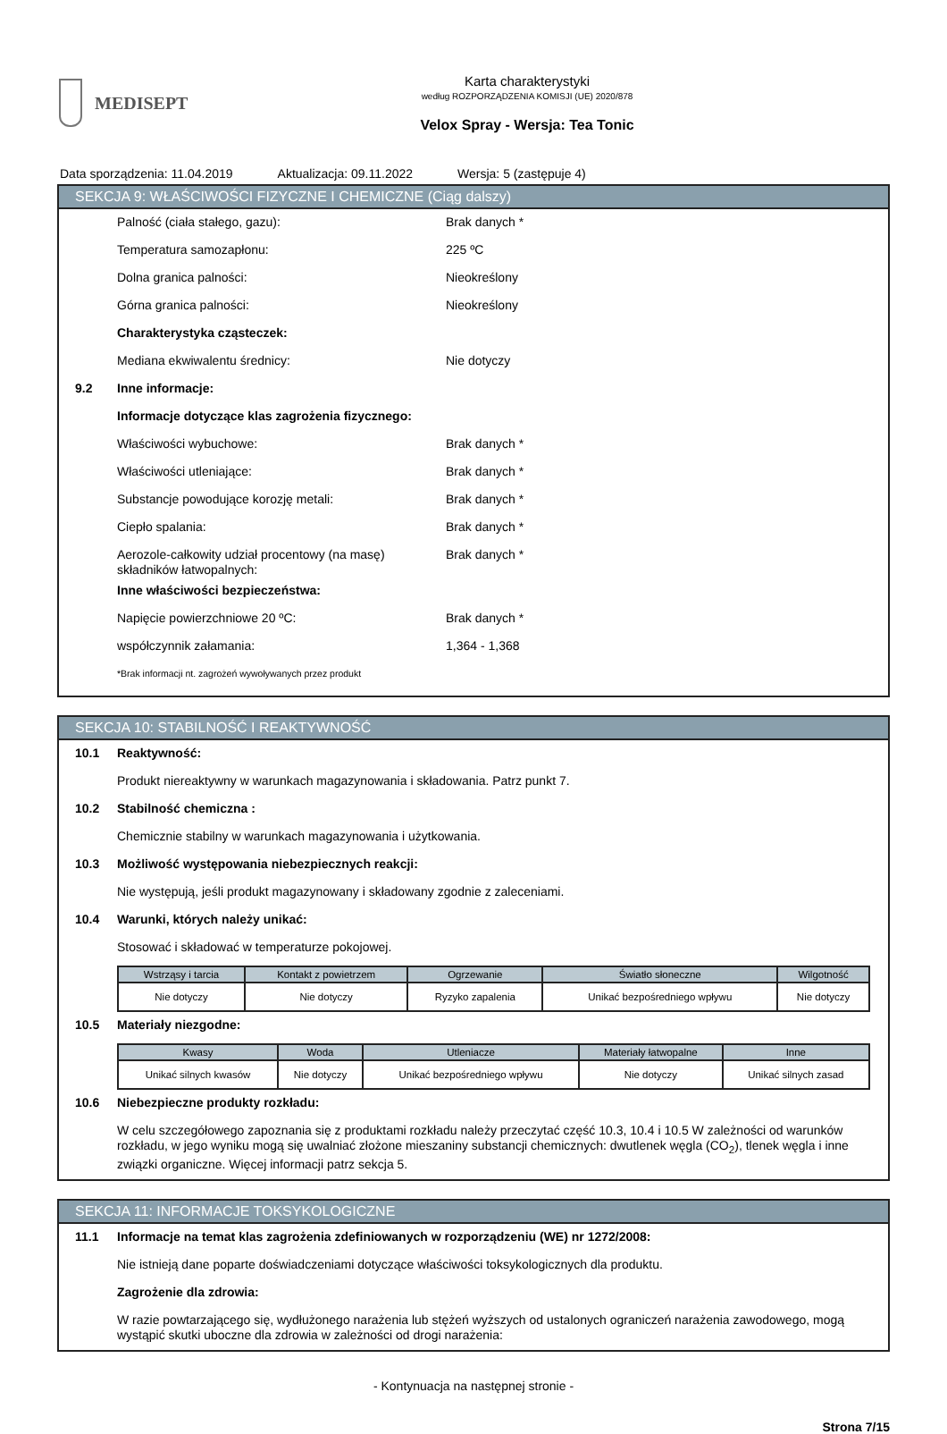MEDISEPT
Karta charakterystyki
według ROZPORZĄDZENIA KOMISJI (UE) 2020/878
Velox Spray - Wersja: Tea Tonic
Data sporządzenia: 11.04.2019 Aktualizacja: 09.11.2022 Wersja: 5 (zastępuje 4)
SEKCJA 9: WŁAŚCIWOŚCI FIZYCZNE I CHEMICZNE (Ciąg dalszy)
Palność (ciała stałego, gazu): Brak danych *
Temperatura samozapłonu: 225 ºC
Dolna granica palności: Nieokreślony
Górna granica palności: Nieokreślony
Charakterystyka cząsteczek:
Mediana ekwiwalentu średnicy: Nie dotyczy
9.2 Inne informacje:
Informacje dotyczące klas zagrożenia fizycznego:
Właściwości wybuchowe: Brak danych *
Właściwości utleniające: Brak danych *
Substancje powodujące korozję metali: Brak danych *
Ciepło spalania: Brak danych *
Aerozole-całkowity udział procentowy (na masę) składników łatwopalnych: Brak danych *
Inne właściwości bezpieczeństwa:
Napięcie powierzchniowe 20 ºC: Brak danych *
współczynnik załamania: 1,364 - 1,368
*Brak informacji nt. zagrożeń wywoływanych przez produkt
SEKCJA 10: STABILNOŚĆ I REAKTYWNOŚĆ
10.1 Reaktywność:
Produkt niereaktywny w warunkach magazynowania i składowania. Patrz punkt 7.
10.2 Stabilność chemiczna :
Chemicznie stabilny w warunkach magazynowania i użytkowania.
10.3 Możliwość występowania niebezpiecznych reakcji:
Nie występują, jeśli produkt magazynowany i składowany zgodnie z zaleceniami.
10.4 Warunki, których należy unikać:
Stosować i składować w temperaturze pokojowej.
| Wstrząsy i tarcia | Kontakt z powietrzem | Ogrzewanie | Światło słoneczne | Wilgotność |
| --- | --- | --- | --- | --- |
| Nie dotyczy | Nie dotyczy | Ryzyko zapalenia | Unikać bezpośredniego wpływu | Nie dotyczy |
10.5 Materiały niezgodne:
| Kwasy | Woda | Utleniacze | Materiały łatwopalne | Inne |
| --- | --- | --- | --- | --- |
| Unikać silnych kwasów | Nie dotyczy | Unikać bezpośredniego wpływu | Nie dotyczy | Unikać silnych zasad |
10.6 Niebezpieczne produkty rozkładu:
W celu szczegółowego zapoznania się z produktami rozkładu należy przeczytać część 10.3, 10.4 i 10.5 W zależności od warunków rozkładu, w jego wyniku mogą się uwalniać złożone mieszaniny substancji chemicznych: dwutlenek węgla (CO<sub>2</sub>), tlenek węgla i inne związki organiczne. Więcej informacji patrz sekcja 5.
SEKCJA 11: INFORMACJE TOKSYKOLOGICZNE
11.1 Informacje na temat klas zagrożenia zdefiniowanych w rozporządzeniu (WE) nr 1272/2008:
Nie istnieją dane poparte doświadczeniami dotyczące właściwości toksykologicznych dla produktu.
Zagrożenie dla zdrowia:
W razie powtarzającego się, wydłużonego narażenia lub stężeń wyższych od ustalonych ograniczeń narażenia zawodowego, mogą wystąpić skutki uboczne dla zdrowia w zależności od drogi narażenia:
- Kontynuacja na następnej stronie -
Strona 7/15